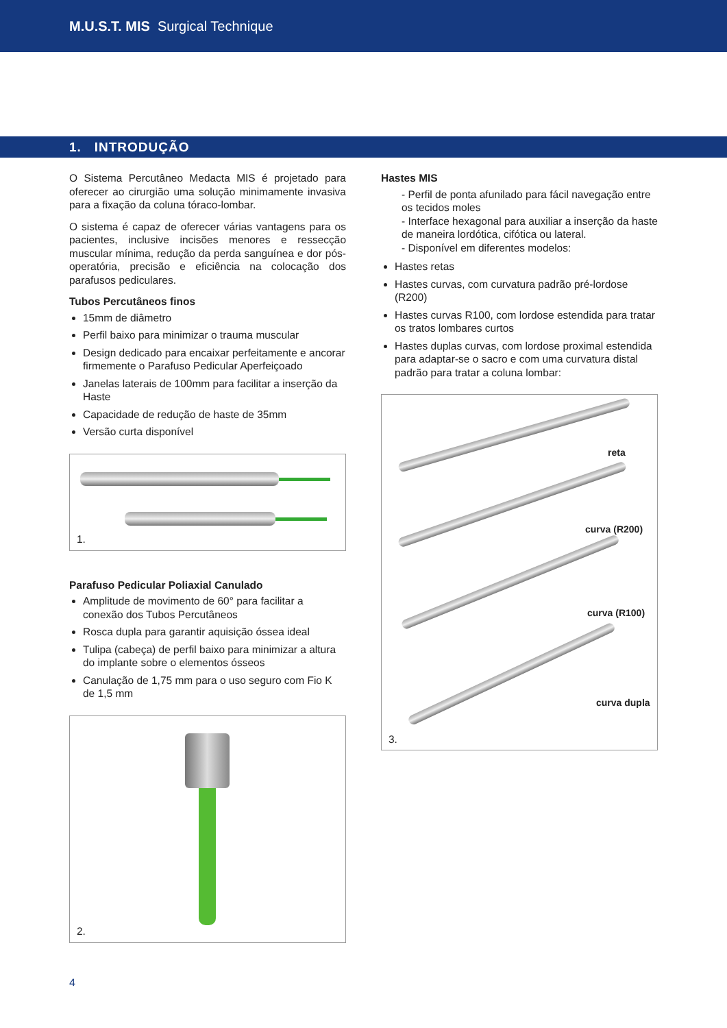M.U.S.T. MIS Surgical Technique
1. INTRODUÇÃO
O Sistema Percutâneo Medacta MIS é projetado para oferecer ao cirurgião uma solução minimamente invasiva para a fixação da coluna tóraco-lombar.
O sistema é capaz de oferecer várias vantagens para os pacientes, inclusive incisões menores e ressecção muscular mínima, redução da perda sanguínea e dor pós-operatória, precisão e eficiência na colocação dos parafusos pediculares.
Tubos Percutâneos finos
15mm de diâmetro
Perfil baixo para minimizar o trauma muscular
Design dedicado para encaixar perfeitamente e ancorar firmemente o Parafuso Pedicular Aperfeiçoado
Janelas laterais de 100mm para facilitar a inserção da Haste
Capacidade de redução de haste de 35mm
Versão curta disponível
1.
Parafuso Pedicular Poliaxial Canulado
Amplitude de movimento de 60° para facilitar a conexão dos Tubos Percutâneos
Rosca dupla para garantir aquisição óssea ideal
Tulipa (cabeça) de perfil baixo para minimizar a altura do implante sobre o elementos ósseos
Canulação de 1,75 mm para o uso seguro com Fio K de 1,5 mm
2.
Hastes MIS
- Perfil de ponta afunilado para fácil navegação entre os tecidos moles
- Interface hexagonal para auxiliar a inserção da haste de maneira lordótica, cifótica ou lateral.
- Disponível em diferentes modelos:
Hastes retas
Hastes curvas, com curvatura padrão pré-lordose (R200)
Hastes curvas R100, com lordose estendida para tratar os tratos lombares curtos
Hastes duplas curvas, com lordose proximal estendida para adaptar-se o sacro e com uma curvatura distal padrão para tratar a coluna lombar:
reta
curva (R200)
curva (R100)
curva dupla
3.
4